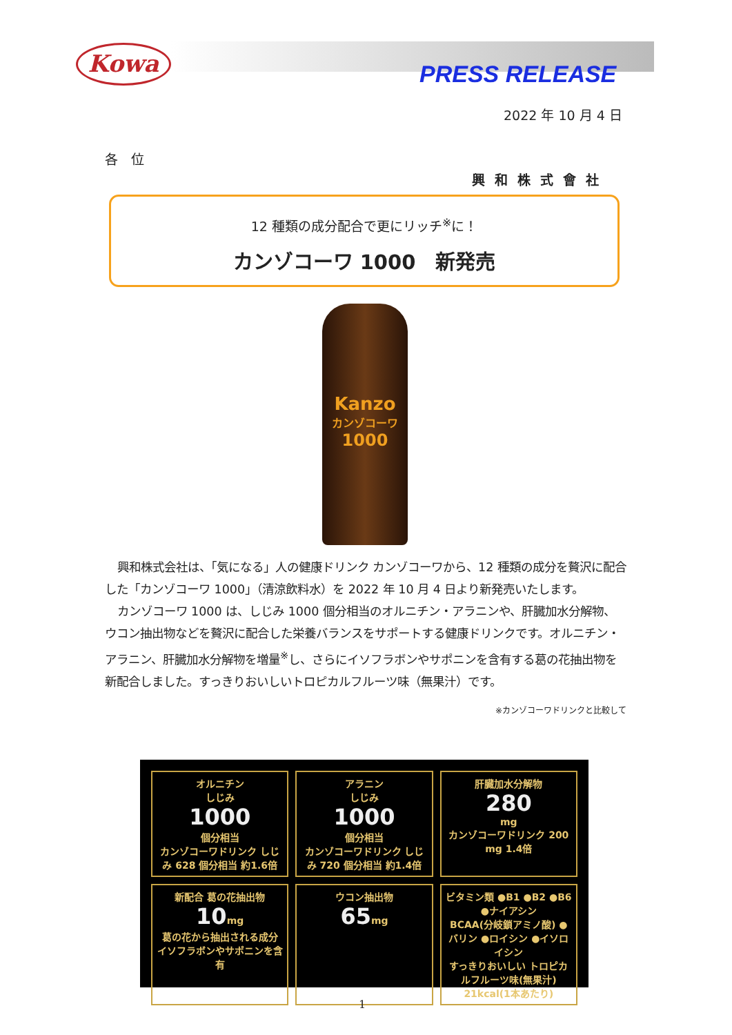Kowa
PRESS RELEASE
2022 年 10 月 4 日
各　位
興和株式會社
12 種類の成分配合で更にリッチ<sup>※</sup>に！
カンゾコーワ 1000　新発売
Kanzo
カンゾコーワ
1000
興和株式会社は、「気になる」人の健康ドリンク カンゾコーワから、12 種類の成分を贅沢に配合した「カンゾコーワ 1000」（清涼飲料水）を 2022 年 10 月 4 日より新発売いたします。
カンゾコーワ 1000 は、しじみ 1000 個分相当のオルニチン・アラニンや、肝臓加水分解物、ウコン抽出物などを贅沢に配合した栄養バランスをサポートする健康ドリンクです。オルニチン・アラニン、肝臓加水分解物を増量<sup>※</sup>し、さらにイソフラボンやサポニンを含有する葛の花抽出物を新配合しました。すっきりおいしいトロピカルフルーツ味（無果汁）です。
※カンゾコーワドリンクと比較して
オルニチン
しじみ
1000
個分相当
カンゾコーワドリンク しじみ 628 個分相当 約1.6倍
アラニン
しじみ
1000
個分相当
カンゾコーワドリンク しじみ 720 個分相当 約1.4倍
肝臓加水分解物
280
mg
カンゾコーワドリンク 200 mg 1.4倍
新配合 葛の花抽出物
10mg
葛の花から抽出される成分 イソフラボンやサポニンを含有
ウコン抽出物
65mg
ビタミン類 ●B1 ●B2 ●B6 ●ナイアシン
BCAA(分岐鎖アミノ酸) ●バリン ●ロイシン ●イソロイシン
すっきりおいしい トロピカルフルーツ味(無果汁) 21kcal(1本あたり)
1